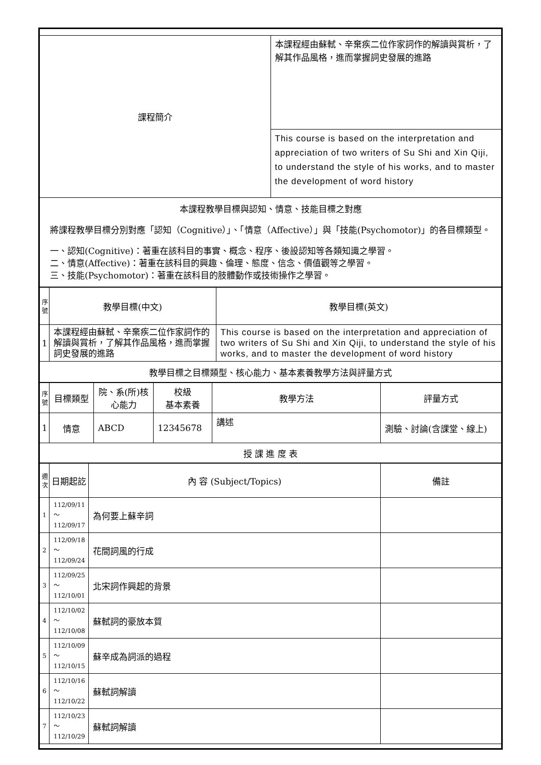| 課程簡介 | 本課程經由蘇軾、辛棄疾二位作家詞作的解讀與賞析，了解其作品風格，進而掌握詞史發展的進路 |
| | This course is based on the interpretation and appreciation of two writers of Su Shi and Xin Qiji, to understand the style of his works, and to master the development of word history |
| 本課程教學目標與認知、情意、技能目標之對應 將課程教學目標分別對應「認知（Cognitive）」、「情意（Affective）」與「技能(Psychomotor)」的各目標類型。 一、認知(Cognitive)：著重在該科目的事實、概念、程序、後設認知等各類知識之學習。 二、情意(Affective)：著重在該科目的興趣、倫理、態度、信念、價值觀等之學習。 三、技能(Psychomotor)：著重在該科目的肢體動作或技術操作之學習。 | |
| 序號 | 教學目標(中文) | 教學目標(英文) |
| --- | --- | --- |
| 1 | 本課程經由蘇軾、辛棄疾二位作家詞作的解讀與賞析，了解其作品風格，進而掌握詞史發展的進路 | This course is based on the interpretation and appreciation of two writers of Su Shi and Xin Qiji, to understand the style of his works, and to master the development of word history |
| 教學目標之目標類型、核心能力、基本素養教學方法與評量方式 | | |
| 序號 | 目標類型 | 院、系(所)核心能力 | 校級 基本素養 | 教學方法 | 評量方式 |
| --- | --- | --- | --- | --- | --- |
| 1 | 情意 | ABCD | 12345678 | 講述 | 測驗、討論(含課堂、線上) |
| 授 課 進 度 表 | | | | | |
| 週次 | 日期起訖 | 內 容 (Subject/Topics) | 備註 |
| --- | --- | --- | --- |
| 1 | 112/09/11～ 112/09/17 | 為何要上蘇辛詞 | |
| 2 | 112/09/18～ 112/09/24 | 花間詞風的行成 | |
| 3 | 112/09/25～ 112/10/01 | 北宋詞作興起的背景 | |
| 4 | 112/10/02～ 112/10/08 | 蘇軾詞的豪放本質 | |
| 5 | 112/10/09～ 112/10/15 | 蘇辛成為詞派的過程 | |
| 6 | 112/10/16～ 112/10/22 | 蘇軾詞解讀 | |
| 7 | 112/10/23～ 112/10/29 | 蘇軾詞解讀 | |